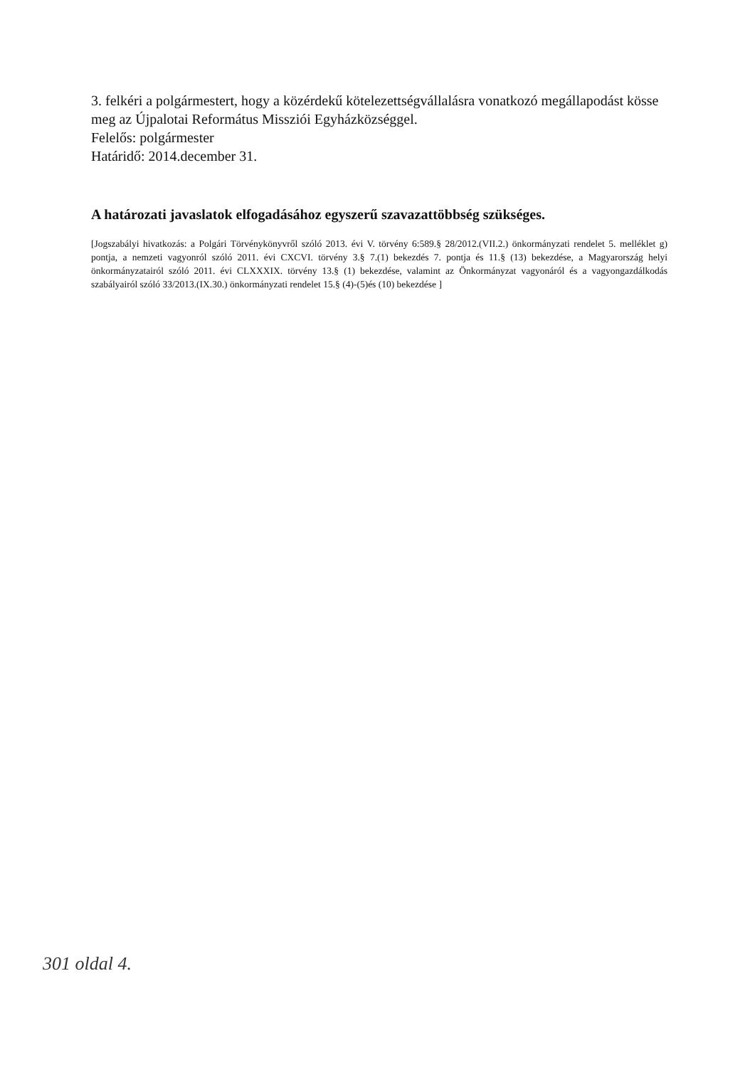3. felkéri a polgármestert, hogy a közérdekű kötelezettségvállalásra vonatkozó megállapodást kösse meg az Újpalotai Református Missziói Egyházközséggel.
Felelős: polgármester
Határidő: 2014.december 31.
A határozati javaslatok elfogadásához egyszerű szavazattöbbség szükséges.
[Jogszabályi hivatkozás: a Polgári Törvénykönyvről szóló 2013. évi V. törvény 6:589.§ 28/2012.(VII.2.) önkormányzati rendelet 5. melléklet g) pontja, a nemzeti vagyonról szóló 2011. évi CXCVI. törvény 3.§ 7.(1) bekezdés 7. pontja és 11.§ (13) bekezdése, a Magyarország helyi önkormányzatairól szóló 2011. évi CLXXXIX. törvény 13.§ (1) bekezdése, valamint az Önkormányzat vagyonáról és a vagyongazdálkodás szabályairól szóló 33/2013.(IX.30.) önkormányzati rendelet 15.§ (4)-(5)és (10) bekezdése ]
301 oldal 4.